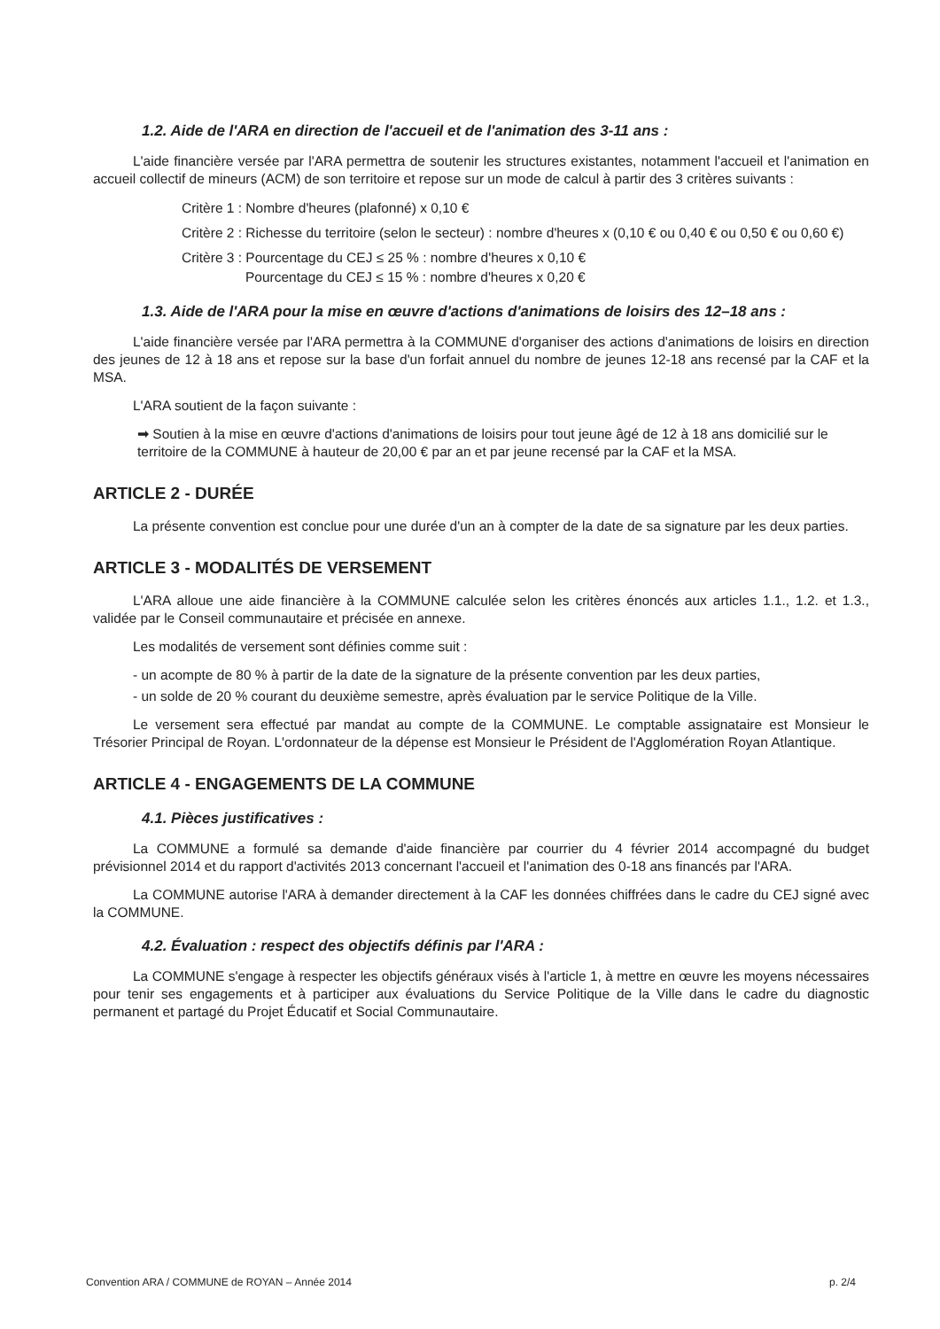1.2. Aide de l'ARA en direction de l'accueil et de l'animation des 3-11 ans :
L'aide financière versée par l'ARA permettra de soutenir les structures existantes, notamment l'accueil et l'animation en accueil collectif de mineurs (ACM) de son territoire et repose sur un mode de calcul à partir des 3 critères suivants :
Critère 1 : Nombre d'heures (plafonné) x 0,10 €
Critère 2 : Richesse du territoire (selon le secteur) : nombre d'heures x (0,10 € ou 0,40 € ou 0,50 € ou 0,60 €)
Critère 3 : Pourcentage du CEJ ≤ 25 % : nombre d'heures x 0,10 €
Pourcentage du CEJ ≤ 15 % : nombre d'heures x 0,20 €
1.3. Aide de l'ARA pour la mise en œuvre d'actions d'animations de loisirs des 12–18 ans :
L'aide financière versée par l'ARA permettra à la COMMUNE d'organiser des actions d'animations de loisirs en direction des jeunes de 12 à 18 ans et repose sur la base d'un forfait annuel du nombre de jeunes 12-18 ans recensé par la CAF et la MSA.
L'ARA soutient de la façon suivante :
➡ Soutien à la mise en œuvre d'actions d'animations de loisirs pour tout jeune âgé de 12 à 18 ans domicilié sur le territoire de la COMMUNE à hauteur de 20,00 € par an et par jeune recensé par la CAF et la MSA.
ARTICLE 2 - DURÉE
La présente convention est conclue pour une durée d'un an à compter de la date de sa signature par les deux parties.
ARTICLE 3 - MODALITÉS DE VERSEMENT
L'ARA alloue une aide financière à la COMMUNE calculée selon les critères énoncés aux articles 1.1., 1.2. et 1.3., validée par le Conseil communautaire et précisée en annexe.
Les modalités de versement sont définies comme suit :
- un acompte de 80 % à partir de la date de la signature de la présente convention par les deux parties,
- un solde de 20 % courant du deuxième semestre, après évaluation par le service Politique de la Ville.
Le versement sera effectué par mandat au compte de la COMMUNE. Le comptable assignataire est Monsieur le Trésorier Principal de Royan. L'ordonnateur de la dépense est Monsieur le Président de l'Agglomération Royan Atlantique.
ARTICLE 4 - ENGAGEMENTS DE LA COMMUNE
4.1. Pièces justificatives :
La COMMUNE a formulé sa demande d'aide financière par courrier du 4 février 2014 accompagné du budget prévisionnel 2014 et du rapport d'activités 2013 concernant l'accueil et l'animation des 0-18 ans financés par l'ARA.
La COMMUNE autorise l'ARA à demander directement à la CAF les données chiffrées dans le cadre du CEJ signé avec la COMMUNE.
4.2. Évaluation : respect des objectifs définis par l'ARA :
La COMMUNE s'engage à respecter les objectifs généraux visés à l'article 1, à mettre en œuvre les moyens nécessaires pour tenir ses engagements et à participer aux évaluations du Service Politique de la Ville dans le cadre du diagnostic permanent et partagé du Projet Éducatif et Social Communautaire.
Convention ARA / COMMUNE de ROYAN – Année 2014 p. 2/4